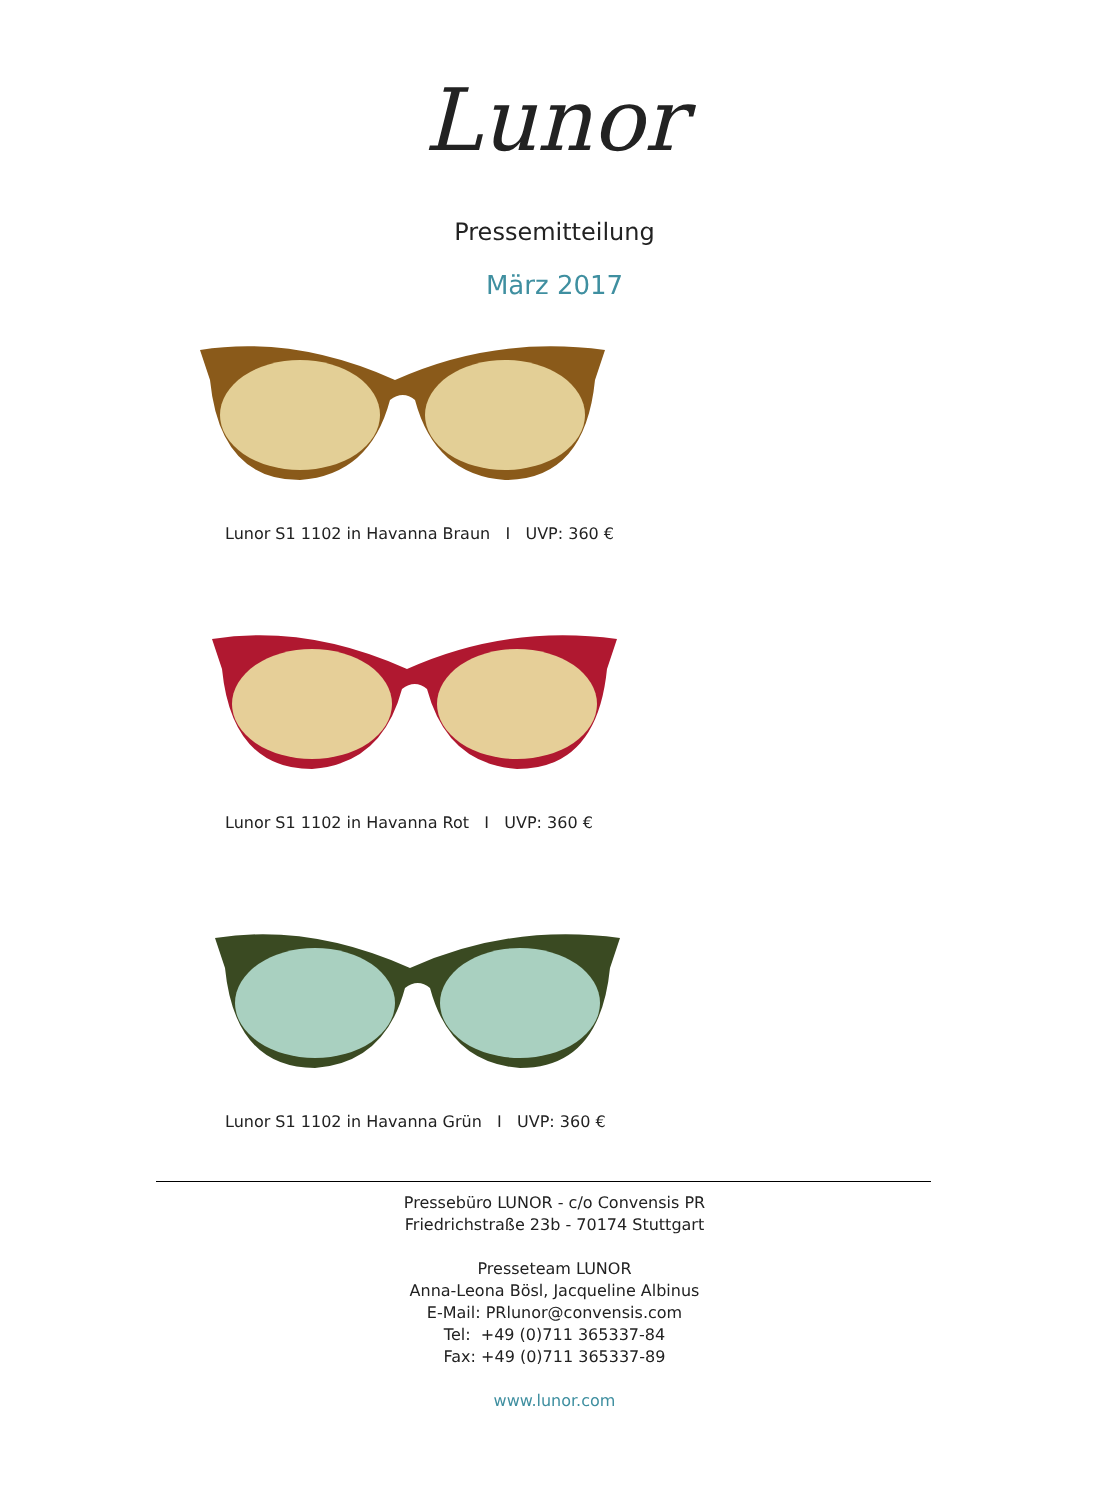Lunor
Pressemitteilung
März 2017
Lunor S1 1102 in Havanna Braun I UVP: 360 €
Lunor S1 1102 in Havanna Rot I UVP: 360 €
Lunor S1 1102 in Havanna Grün I UVP: 360 €
Pressebüro LUNOR - c/o Convensis PR
Friedrichstraße 23b - 70174 Stuttgart
Presseteam LUNOR
Anna-Leona Bösl, Jacqueline Albinus
E-Mail: PRlunor@convensis.com
Tel: +49 (0)711 365337-84
Fax: +49 (0)711 365337-89
www.lunor.com